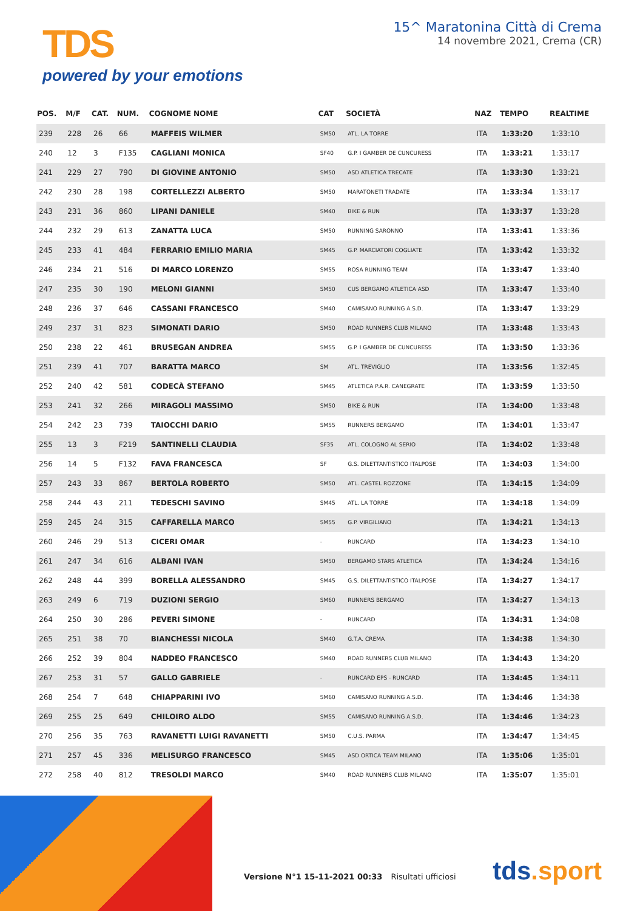TDS
powered by your emotions
15^ Maratonina Città di Crema
14 novembre 2021, Crema (CR)
| POS. | M/F | CAT. | NUM. | COGNOME NOME | CAT | SOCIETÀ | NAZ | TEMPO | REALTIME |
| --- | --- | --- | --- | --- | --- | --- | --- | --- | --- |
| 239 | 228 | 26 | 66 | MAFFEIS WILMER | SM50 | ATL. LA TORRE | ITA | 1:33:20 | 1:33:10 |
| 240 | 12 | 3 | F135 | CAGLIANI MONICA | SF40 | G.P. I GAMBER DE CUNCURESS | ITA | 1:33:21 | 1:33:17 |
| 241 | 229 | 27 | 790 | DI GIOVINE ANTONIO | SM50 | ASD ATLETICA TRECATE | ITA | 1:33:30 | 1:33:21 |
| 242 | 230 | 28 | 198 | CORTELLEZZI ALBERTO | SM50 | MARATONETI TRADATE | ITA | 1:33:34 | 1:33:17 |
| 243 | 231 | 36 | 860 | LIPANI DANIELE | SM40 | BIKE & RUN | ITA | 1:33:37 | 1:33:28 |
| 244 | 232 | 29 | 613 | ZANATTA LUCA | SM50 | RUNNING SARONNO | ITA | 1:33:41 | 1:33:36 |
| 245 | 233 | 41 | 484 | FERRARIO EMILIO MARIA | SM45 | G.P. MARCIATORI COGLIATE | ITA | 1:33:42 | 1:33:32 |
| 246 | 234 | 21 | 516 | DI MARCO LORENZO | SM55 | ROSA RUNNING TEAM | ITA | 1:33:47 | 1:33:40 |
| 247 | 235 | 30 | 190 | MELONI GIANNI | SM50 | CUS BERGAMO ATLETICA ASD | ITA | 1:33:47 | 1:33:40 |
| 248 | 236 | 37 | 646 | CASSANI FRANCESCO | SM40 | CAMISANO RUNNING A.S.D. | ITA | 1:33:47 | 1:33:29 |
| 249 | 237 | 31 | 823 | SIMONATI DARIO | SM50 | ROAD RUNNERS CLUB MILANO | ITA | 1:33:48 | 1:33:43 |
| 250 | 238 | 22 | 461 | BRUSEGAN ANDREA | SM55 | G.P. I GAMBER DE CUNCURESS | ITA | 1:33:50 | 1:33:36 |
| 251 | 239 | 41 | 707 | BARATTA MARCO | SM | ATL. TREVIGLIO | ITA | 1:33:56 | 1:32:45 |
| 252 | 240 | 42 | 581 | CODECÀ STEFANO | SM45 | ATLETICA P.A.R. CANEGRATE | ITA | 1:33:59 | 1:33:50 |
| 253 | 241 | 32 | 266 | MIRAGOLI MASSIMO | SM50 | BIKE & RUN | ITA | 1:34:00 | 1:33:48 |
| 254 | 242 | 23 | 739 | TAIOCCHI DARIO | SM55 | RUNNERS BERGAMO | ITA | 1:34:01 | 1:33:47 |
| 255 | 13 | 3 | F219 | SANTINELLI CLAUDIA | SF35 | ATL. COLOGNO AL SERIO | ITA | 1:34:02 | 1:33:48 |
| 256 | 14 | 5 | F132 | FAVA FRANCESCA | SF | G.S. DILETTANTISTICO ITALPOSE | ITA | 1:34:03 | 1:34:00 |
| 257 | 243 | 33 | 867 | BERTOLA ROBERTO | SM50 | ATL. CASTEL ROZZONE | ITA | 1:34:15 | 1:34:09 |
| 258 | 244 | 43 | 211 | TEDESCHI SAVINO | SM45 | ATL. LA TORRE | ITA | 1:34:18 | 1:34:09 |
| 259 | 245 | 24 | 315 | CAFFARELLA MARCO | SM55 | G.P. VIRGILIANO | ITA | 1:34:21 | 1:34:13 |
| 260 | 246 | 29 | 513 | CICERI OMAR | - | RUNCARD | ITA | 1:34:23 | 1:34:10 |
| 261 | 247 | 34 | 616 | ALBANI IVAN | SM50 | BERGAMO STARS ATLETICA | ITA | 1:34:24 | 1:34:16 |
| 262 | 248 | 44 | 399 | BORELLA ALESSANDRO | SM45 | G.S. DILETTANTISTICO ITALPOSE | ITA | 1:34:27 | 1:34:17 |
| 263 | 249 | 6 | 719 | DUZIONI SERGIO | SM60 | RUNNERS BERGAMO | ITA | 1:34:27 | 1:34:13 |
| 264 | 250 | 30 | 286 | PEVERI SIMONE | - | RUNCARD | ITA | 1:34:31 | 1:34:08 |
| 265 | 251 | 38 | 70 | BIANCHESSI NICOLA | SM40 | G.T.A. CREMA | ITA | 1:34:38 | 1:34:30 |
| 266 | 252 | 39 | 804 | NADDEO FRANCESCO | SM40 | ROAD RUNNERS CLUB MILANO | ITA | 1:34:43 | 1:34:20 |
| 267 | 253 | 31 | 57 | GALLO GABRIELE | - | RUNCARD EPS - RUNCARD | ITA | 1:34:45 | 1:34:11 |
| 268 | 254 | 7 | 648 | CHIAPPARINI IVO | SM60 | CAMISANO RUNNING A.S.D. | ITA | 1:34:46 | 1:34:38 |
| 269 | 255 | 25 | 649 | CHILOIRO ALDO | SM55 | CAMISANO RUNNING A.S.D. | ITA | 1:34:46 | 1:34:23 |
| 270 | 256 | 35 | 763 | RAVANETTI LUIGI RAVANETTI | SM50 | C.U.S. PARMA | ITA | 1:34:47 | 1:34:45 |
| 271 | 257 | 45 | 336 | MELISURGO FRANCESCO | SM45 | ASD ORTICA TEAM MILANO | ITA | 1:35:06 | 1:35:01 |
| 272 | 258 | 40 | 812 | TRESOLDI MARCO | SM40 | ROAD RUNNERS CLUB MILANO | ITA | 1:35:07 | 1:35:01 |
Versione N°1 15-11-2021 00:33 Risultati ufficiosi
tds.sport